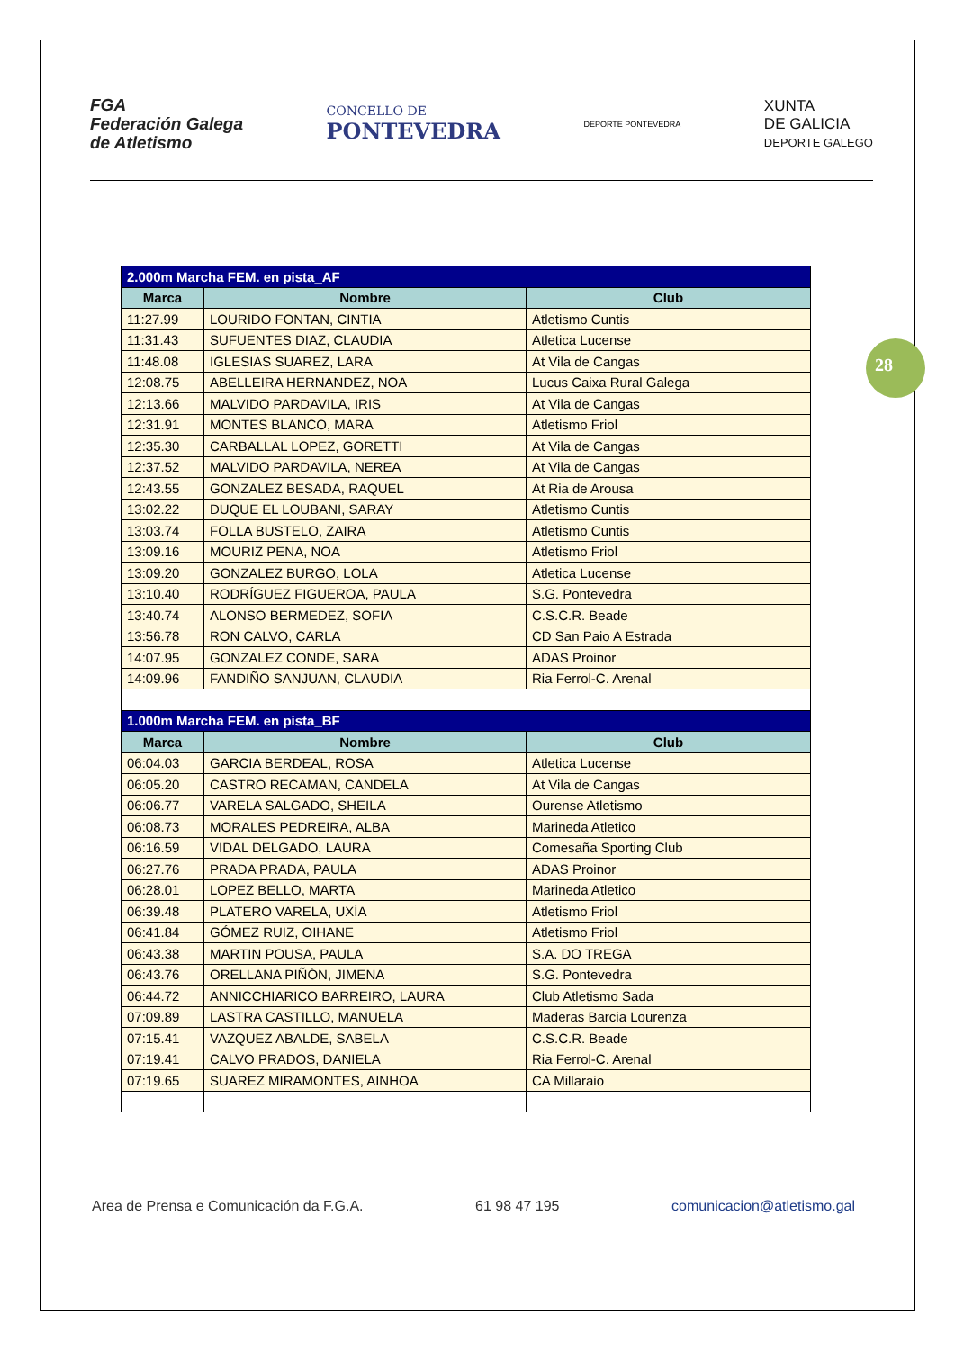FGA
Federación Galega
de Atletismo
CONCELLO DE
PONTEVEDRA
DEPORTE PONTEVEDRA
XUNTA
DE GALICIA
DEPORTE GALEGO
28
| 2.000m Marcha FEM. en pista_AF | | |
| --- | --- | --- |
| Marca | Nombre | Club |
| 11:27.99 | LOURIDO FONTAN, CINTIA | Atletismo Cuntis |
| 11:31.43 | SUFUENTES DIAZ, CLAUDIA | Atletica Lucense |
| 11:48.08 | IGLESIAS SUAREZ, LARA | At Vila de Cangas |
| 12:08.75 | ABELLEIRA HERNANDEZ, NOA | Lucus Caixa Rural Galega |
| 12:13.66 | MALVIDO PARDAVILA, IRIS | At Vila de Cangas |
| 12:31.91 | MONTES BLANCO, MARA | Atletismo Friol |
| 12:35.30 | CARBALLAL LOPEZ, GORETTI | At Vila de Cangas |
| 12:37.52 | MALVIDO PARDAVILA, NEREA | At Vila de Cangas |
| 12:43.55 | GONZALEZ BESADA, RAQUEL | At Ria de Arousa |
| 13:02.22 | DUQUE EL LOUBANI, SARAY | Atletismo Cuntis |
| 13:03.74 | FOLLA BUSTELO, ZAIRA | Atletismo Cuntis |
| 13:09.16 | MOURIZ PENA, NOA | Atletismo Friol |
| 13:09.20 | GONZALEZ BURGO, LOLA | Atletica Lucense |
| 13:10.40 | RODRÍGUEZ FIGUEROA, PAULA | S.G. Pontevedra |
| 13:40.74 | ALONSO BERMEDEZ, SOFIA | C.S.C.R. Beade |
| 13:56.78 | RON CALVO, CARLA | CD San Paio A Estrada |
| 14:07.95 | GONZALEZ CONDE, SARA | ADAS Proinor |
| 14:09.96 | FANDIÑO SANJUAN, CLAUDIA | Ria Ferrol-C. Arenal |
| 1.000m Marcha FEM. en pista_BF | | |
| Marca | Nombre | Club |
| 06:04.03 | GARCIA BERDEAL, ROSA | Atletica Lucense |
| 06:05.20 | CASTRO RECAMAN, CANDELA | At Vila de Cangas |
| 06:06.77 | VARELA SALGADO, SHEILA | Ourense Atletismo |
| 06:08.73 | MORALES PEDREIRA, ALBA | Marineda Atletico |
| 06:16.59 | VIDAL DELGADO, LAURA | Comesaña Sporting Club |
| 06:27.76 | PRADA PRADA, PAULA | ADAS Proinor |
| 06:28.01 | LOPEZ BELLO, MARTA | Marineda Atletico |
| 06:39.48 | PLATERO VARELA, UXÍA | Atletismo Friol |
| 06:41.84 | GÓMEZ RUIZ, OIHANE | Atletismo Friol |
| 06:43.38 | MARTIN POUSA, PAULA | S.A. DO TREGA |
| 06:43.76 | ORELLANA PIÑÓN, JIMENA | S.G. Pontevedra |
| 06:44.72 | ANNICCHIARICO BARREIRO, LAURA | Club Atletismo Sada |
| 07:09.89 | LASTRA CASTILLO, MANUELA | Maderas Barcia Lourenza |
| 07:15.41 | VAZQUEZ ABALDE, SABELA | C.S.C.R. Beade |
| 07:19.41 | CALVO PRADOS, DANIELA | Ria Ferrol-C. Arenal |
| 07:19.65 | SUAREZ MIRAMONTES, AINHOA | CA Millaraio |
Area de Prensa e Comunicación da F.G.A. 61 98 47 195 comunicacion@atletismo.gal